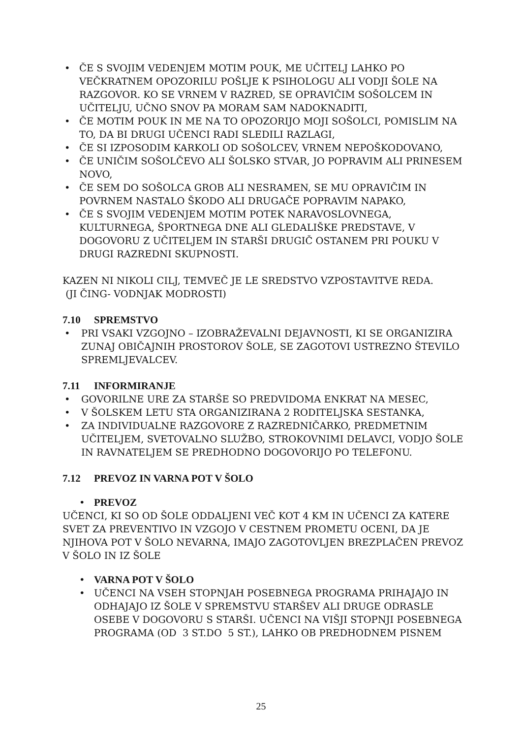• ČE S SVOJIM VEDENJEM MOTIM POUK, ME UČITELJ LAHKO PO VEČKRATNEM OPOZORILU POŠLJE K PSIHOLOGU ALI VODJI ŠOLE NA RAZGOVOR. KO SE VRNEM V RAZRED, SE OPRAVIČIM SOŠOLCEM IN UČITELJU, UČNO SNOV PA MORAM SAM NADOKNADITI,
• ČE MOTIM POUK IN ME NA TO OPOZORIJO MOJI SOŠOLCI, POMISLIM NA TO, DA BI DRUGI UČENCI RADI SLEDILI RAZLAGI,
• ČE SI IZPOSODIM KARKOLI OD SOŠOLCEV, VRNEM NEPOŠKODOVANO,
• ČE UNIČIM SOŠOLČEVO ALI ŠOLSKO STVAR, JO POPRAVIM ALI PRINESEM NOVO,
• ČE SEM DO SOŠOLCA GROB ALI NESRAMEN, SE MU OPRAVIČIM IN POVRNEM NASTALO ŠKODO ALI DRUGAČE POPRAVIM NAPAKO,
• ČE S SVOJIM VEDENJEM MOTIM POTEK NARAVOSLOVNEGA, KULTURNEGA, ŠPORTNEGA DNE ALI GLEDALIŠKE PREDSTAVE, V DOGOVORU Z UČITELJEM IN STARŠI DRUGIČ OSTANEM PRI POUKU V DRUGI RAZREDNI SKUPNOSTI.
KAZEN NI NIKOLI CILJ, TEMVEČ JE LE SREDSTVO VZPOSTAVITVE REDA.
(JI ČING- VODNJAK MODROSTI)
7.10 SPREMSTVO
• PRI VSAKI VZGOJNO – IZOBRAŽEVALNI DEJAVNOSTI, KI SE ORGANIZIRA ZUNAJ OBIČAJNIH PROSTOROV ŠOLE, SE ZAGOTOVI USTREZNO ŠTEVILO SPREMLJEVALCEV.
7.11 INFORMIRANJE
• GOVORILNE URE ZA STARŠE SO PREDVIDOMA ENKRAT NA MESEC,
• V ŠOLSKEM LETU STA ORGANIZIRANA 2 RODITELJSKA SESTANKA,
• ZA INDIVIDUALNE RAZGOVORE Z RAZREDNIČARKO, PREDMETNIM UČITELJEM, SVETOVALNO SLUŽBO, STROKOVNIMI DELAVCI, VODJO ŠOLE IN RAVNATELJEM SE PREDHODNO DOGOVORIJO PO TELEFONU.
7.12 PREVOZ IN VARNA POT V ŠOLO
• PREVOZ
UČENCI, KI SO OD ŠOLE ODDALJENI VEČ KOT 4 KM IN UČENCI ZA KATERE SVET ZA PREVENTIVO IN VZGOJO V CESTNEM PROMETU OCENI, DA JE NJIHOVA POT V ŠOLO NEVARNA, IMAJO ZAGOTOVLJEN BREZPLAČEN PREVOZ V ŠOLO IN IZ ŠOLE
• VARNA POT V ŠOLO
• UČENCI NA VSEH STOPNJAH POSEBNEGA PROGRAMA PRIHAJAJO IN ODHAJAJO IZ ŠOLE V SPREMSTVU STARŠEV ALI DRUGE ODRASLE OSEBE V DOGOVORU S STARŠI. UČENCI NA VIŠJI STOPNJI POSEBNEGA PROGRAMA (OD 3 ST.DO 5 ST.), LAHKO OB PREDHODNEM PISNEM
25